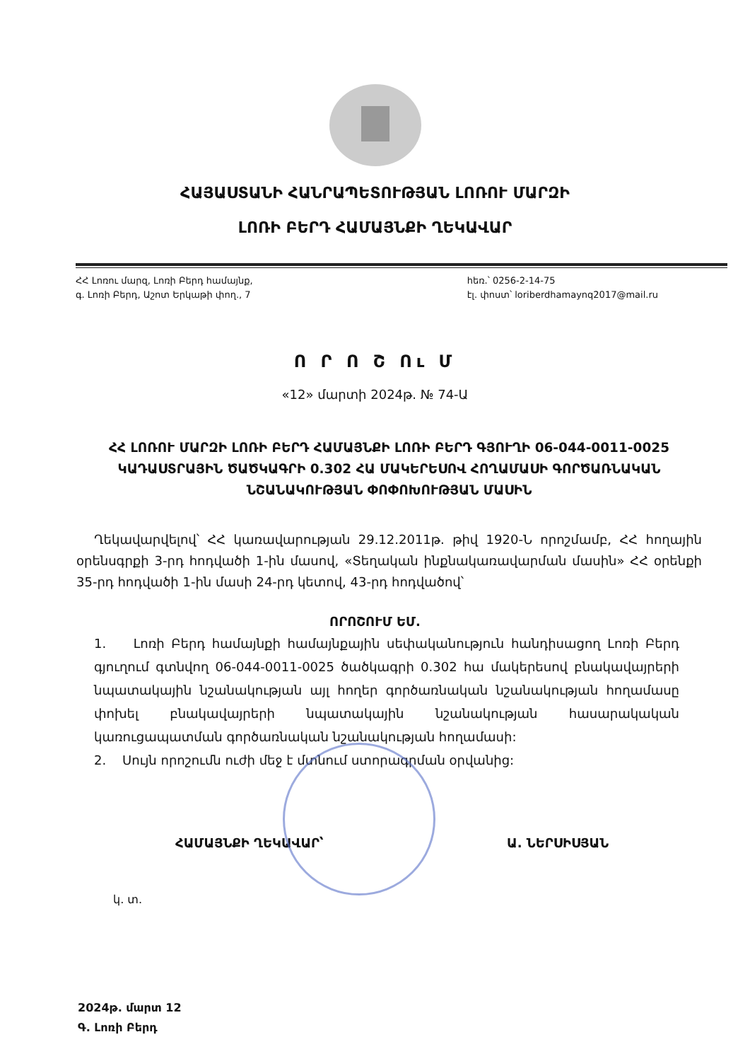ՀԱՅԱՍՏԱՆԻ ՀԱՆՐԱՊԵՏՈՒԹՅԱՆ ԼՈՌՈՒ ՄԱՐԶԻ
ԼՈՌԻ ԲԵՐԴ ՀԱՄԱՅՆՔԻ ՂԵԿԱՎԱՐ
ՀՀ Լոռու մարզ, Լոռի Բերդ համայնք,
գ. Լոռի Բերդ, Աշոտ Երկաթի փող., 7
հեռ.՝ 0256-2-14-75
էլ. փոստ՝ loriberdhamaynq2017@mail.ru
Ո Ր Ո Շ Ու Մ
«12» մարտի 2024թ. № 74-Ա
ՀՀ ԼՈՌՈՒ ՄԱՐԶԻ ԼՈՌԻ ԲԵՐԴ ՀԱՄԱՅՆՔԻ ԼՈՌԻ ԲԵՐԴ ԳՅՈՒՂԻ 06-044-0011-0025 ԿԱԴԱՍՏՐԱՅԻՆ ԾԱԾԿԱԳՐԻ 0.302 ՀԱ ՄԱԿԵՐԵՍՈՎ ՀՈՂԱՄԱՍԻ ԳՈՐԾԱՌՆԱԿԱՆ ՆՇԱՆԱԿՈՒԹՅԱՆ ՓՈՓՈԽՈՒԹՅԱՆ ՄԱՍԻՆ
Ղեկավարվելով՝ ՀՀ կառավարության 29.12.2011թ. թիվ 1920-Ն որոշմամբ, ՀՀ հողային օրենսգրքի 3-րդ հոդվածի 1-ին մասով, «Տեղական ինքնակառավարման մասին» ՀՀ օրենքի 35-րդ հոդվածի 1-ին մասի 24-րդ կետով, 43-րդ հոդվածով՝
ՈՐՈՇՈՒՄ ԵՄ.
1. Լոռի Բերդ համայնքի համայնքային սեփականություն հանդիսացող Լոռի Բերդ գյուղում գտնվող 06-044-0011-0025 ծածկագրի 0.302 հա մակերեսով բնակավայրերի նպատակային նշանակության այլ հողեր գործառնական նշանակության հողամասը փոխել բնակավայրերի նպատակային նշանակության հասարակական կառուցապատման գործառնական նշանակության հողամասի:
2. Սույն որոշումն ուժի մեջ է մտնում ստորագրման օրվանից:
ՀԱՄԱՅՆՔԻ ՂԵԿԱՎԱՐ՝ Ա. ՆԵՐՍԻՍՅԱՆ
կ. տ.
2024թ. մարտ 12
Գ. Լոռի Բերդ